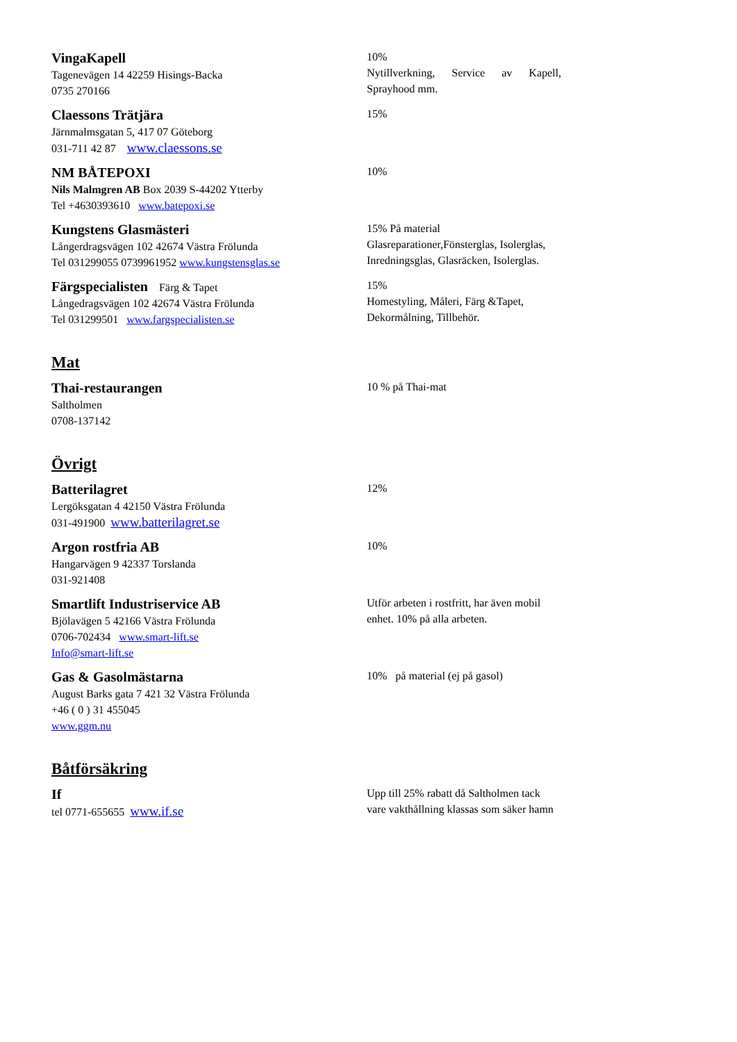VingaKapell
Tagenevägen 14 42259 Hisings-Backa
0735 270166
10%
Nytillverkning, Service av Kapell, Sprayhood mm.
Claessons Trätjära
Järnmalmsgatan 5, 417 07 Göteborg
031-711 42 87 www.claessons.se
15%
NM BÅTEPOXI
Nils Malmgren AB Box 2039 S-44202 Ytterby
Tel +4630393610 www.batepoxi.se
10%
Kungstens Glasmästeri
Långerdragsvägen 102 42674 Västra Frölunda
Tel 031299055 0739961952 www.kungstensglas.se
15% På material
Glasreparationer,Fönsterglas, Isolerglas, Inredningsglas, Glasräcken, Isolerglas.
Färgspecialisten Färg & Tapet
Långedragsvägen 102 42674 Västra Frölunda
Tel 031299501 www.fargspecialisten.se
15%
Homestyling, Måleri, Färg &Tapet, Dekormålning, Tillbehör.
Mat
Thai-restaurangen
Saltholmen
0708-137142
10 % på Thai-mat
Övrigt
Batterilagret
Lergöksgatan 4 42150 Västra Frölunda
031-491900 www.batterilagret.se
12%
Argon rostfria AB
Hangarvägen 9 42337 Torslanda
031-921408
10%
Smartlift Industriservice AB
Bjölavägen 5 42166 Västra Frölunda
0706-702434 www.smart-lift.se
Info@smart-lift.se
Utför arbeten i rostfritt, har även mobil enhet. 10% på alla arbeten.
Gas & Gasolmästarna
August Barks gata 7 421 32 Västra Frölunda
+46 ( 0 ) 31 455045
www.ggm.nu
10% på material (ej på gasol)
Båtförsäkring
If
tel 0771-655655 www.if.se
Upp till 25% rabatt då Saltholmen tack vare vakthållning klassas som säker hamn